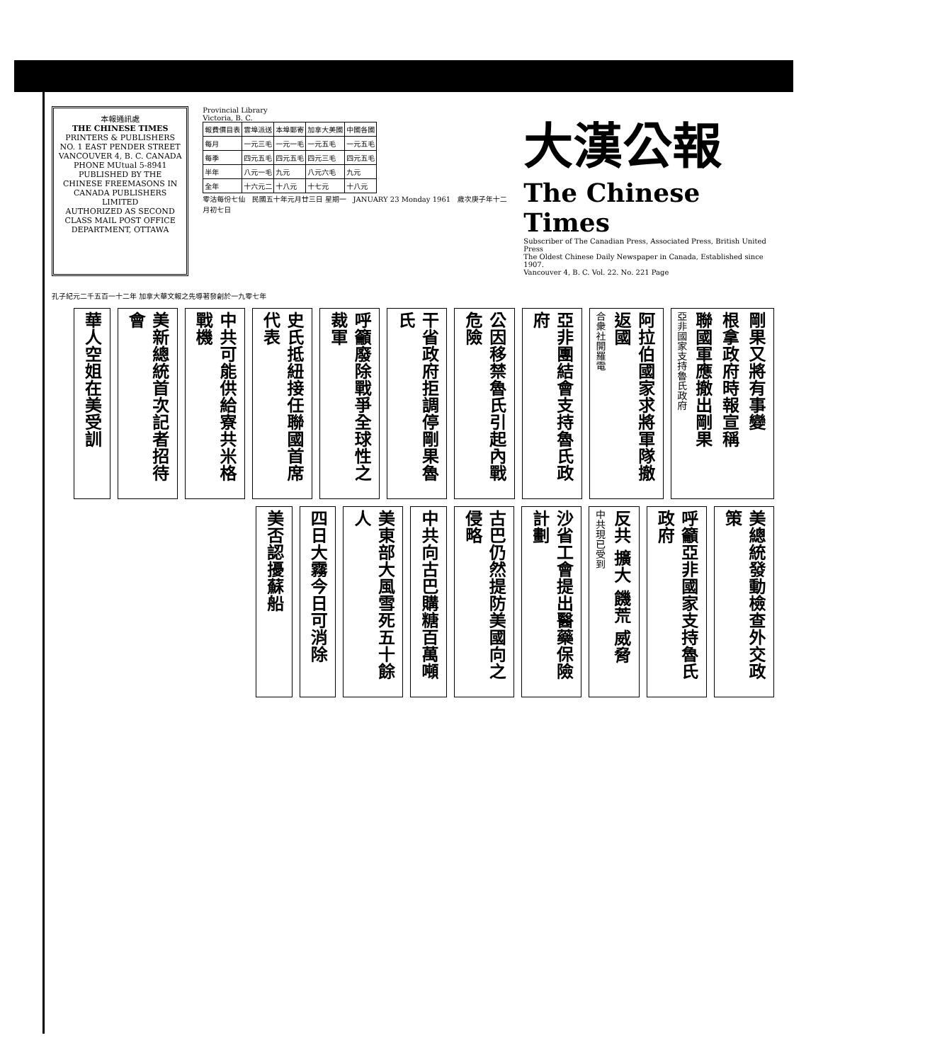本報通訊處
THE CHINESE TIMES
PRINTERS & PUBLISHERS
NO. 1 EAST PENDER STREET
VANCOUVER 4, B. C. CANADA
PHONE MUtual 5-8941
PUBLISHED BY THE CHINESE FREEMASONS IN CANADA PUBLISHERS LIMITED
AUTHORIZED AS SECOND CLASS MAIL POST OFFICE DEPARTMENT, OTTAWA
Provincial Library
Victoria, B. C.
| 報費價目表 | 雲埠派送 | 本埠郵寄 | 加拿大美國 | 中國各國 |
| 每月 | 一元三毛 | 一元一毛 | 一元五毛 | 一元五毛 |
| 每季 | 四元五毛 | 四元五毛 | 四元三毛 | 四元五毛 |
| 半年 | 八元一毛 | 九元 | 八元六毛 | 九元 |
| 全年 | 十六元二 | 十八元 | 十七元 | 十八元 |
零沽每份七仙 民國五十年元月廿三日 星期一 JANUARY 23 Monday 1961 歲次庚子年十二月初七日
大漢公報
The Chinese Times
Subscriber of The Canadian Press, Associated Press, British United Press
The Oldest Chinese Daily Newspaper in Canada, Established since 1907.
Vancouver 4, B. C. Vol. 22. No. 221 Page
孔子紀元二千五百一十二年 加拿大華文報之先導著發創於一九零七年
剛果又將有事變
根拿政府時報宣稱
聯國軍應撤出剛果
亞非國家支持魯氏政府
阿拉伯國家求將軍隊撤返國
合衆社開羅電
亞非團結會支持魯氏政府
公因移禁魯氏引起內戰危險
干省政府拒調停剛果魯氏
呼籲廢除戰爭全球性之裁軍
史氏抵紐接任聯國首席代表
中共可能供給寮共米格戰機
美新總統首次記者招待會
華人空姐在美受訓
美總統發動檢查外交政策
呼籲亞非國家支持魯氏政府
反共 擴大 饑荒 威脅
中共現已受到
沙省工會提出醫藥保險計劃
古巴仍然提防美國向之侵略
中共向古巴購糖百萬噸
美東部大風雪死五十餘人
四日大霧今日可消除
美否認擾蘇船